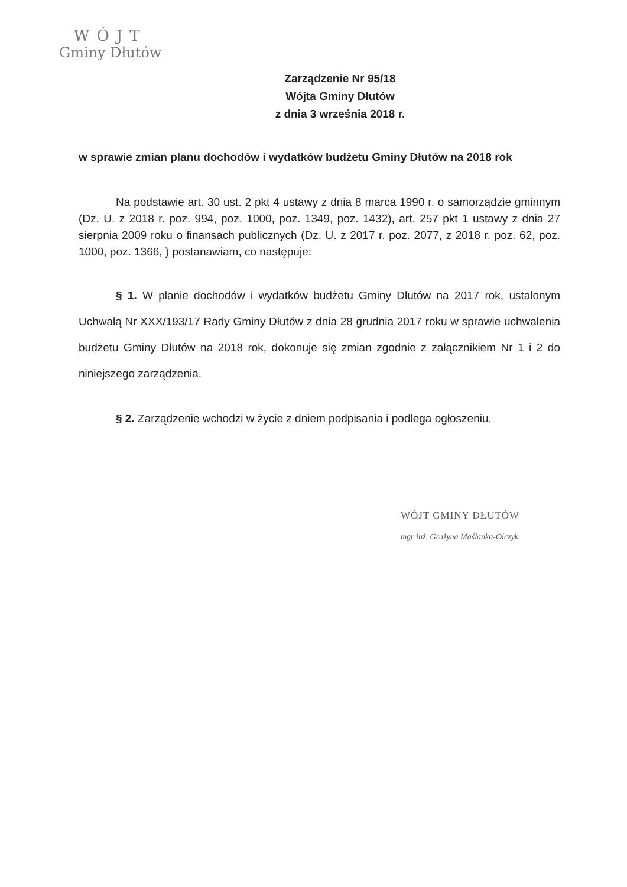WÓJT
Gminy Dłutów
Zarządzenie Nr 95/18
Wójta Gminy Dłutów
z dnia 3 września 2018 r.
w sprawie zmian planu dochodów i wydatków budżetu Gminy Dłutów na 2018 rok
Na podstawie art. 30 ust. 2 pkt 4 ustawy z dnia 8 marca 1990 r. o samorządzie gminnym (Dz. U. z 2018 r. poz. 994, poz. 1000, poz. 1349, poz. 1432), art. 257 pkt 1 ustawy z dnia 27 sierpnia 2009 roku o finansach publicznych (Dz. U. z 2017 r. poz. 2077, z 2018 r. poz. 62, poz. 1000, poz. 1366, ) postanawiam, co następuje:
§ 1. W planie dochodów i wydatków budżetu Gminy Dłutów na 2017 rok, ustalonym Uchwałą Nr XXX/193/17 Rady Gminy Dłutów z dnia 28 grudnia 2017 roku w sprawie uchwalenia budżetu Gminy Dłutów na 2018 rok, dokonuje się zmian zgodnie z załącznikiem Nr 1 i 2 do niniejszego zarządzenia.
§ 2. Zarządzenie wchodzi w życie z dniem podpisania i podlega ogłoszeniu.
WÓJT GMINY DŁUTÓW
mgr inż. Grażyna Maślanka-Olczyk